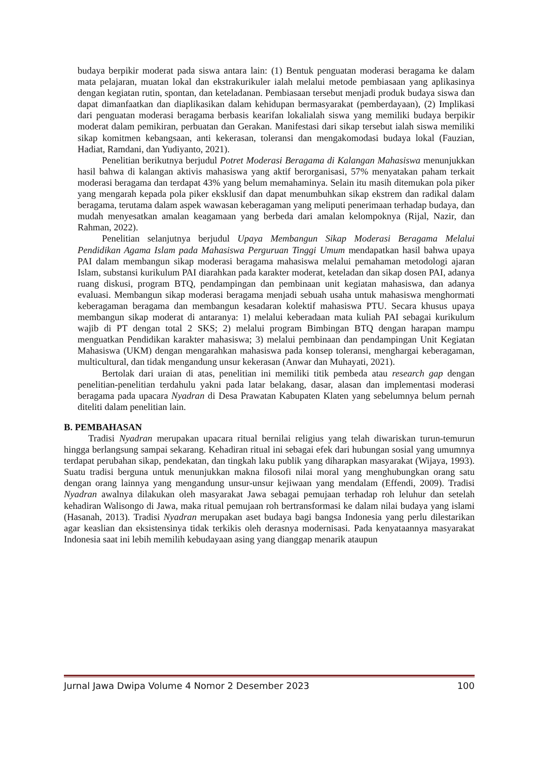budaya berpikir moderat pada siswa antara lain: (1) Bentuk penguatan moderasi beragama ke dalam mata pelajaran, muatan lokal dan ekstrakurikuler ialah melalui metode pembiasaan yang aplikasinya dengan kegiatan rutin, spontan, dan keteladanan. Pembiasaan tersebut menjadi produk budaya siswa dan dapat dimanfaatkan dan diaplikasikan dalam kehidupan bermasyarakat (pemberdayaan), (2) Implikasi dari penguatan moderasi beragama berbasis kearifan lokalialah siswa yang memiliki budaya berpikir moderat dalam pemikiran, perbuatan dan Gerakan. Manifestasi dari sikap tersebut ialah siswa memiliki sikap komitmen kebangsaan, anti kekerasan, toleransi dan mengakomodasi budaya lokal (Fauzian, Hadiat, Ramdani, dan Yudiyanto, 2021).
Penelitian berikutnya berjudul Potret Moderasi Beragama di Kalangan Mahasiswa menunjukkan hasil bahwa di kalangan aktivis mahasiswa yang aktif berorganisasi, 57% menyatakan paham terkait moderasi beragama dan terdapat 43% yang belum memahaminya. Selain itu masih ditemukan pola piker yang mengarah kepada pola piker eksklusif dan dapat menumbuhkan sikap ekstrem dan radikal dalam beragama, terutama dalam aspek wawasan keberagaman yang meliputi penerimaan terhadap budaya, dan mudah menyesatkan amalan keagamaan yang berbeda dari amalan kelompoknya (Rijal, Nazir, dan Rahman, 2022).
Penelitian selanjutnya berjudul Upaya Membangun Sikap Moderasi Beragama Melalui Pendidikan Agama Islam pada Mahasiswa Perguruan Tinggi Umum mendapatkan hasil bahwa upaya PAI dalam membangun sikap moderasi beragama mahasiswa melalui pemahaman metodologi ajaran Islam, substansi kurikulum PAI diarahkan pada karakter moderat, keteladan dan sikap dosen PAI, adanya ruang diskusi, program BTQ, pendampingan dan pembinaan unit kegiatan mahasiswa, dan adanya evaluasi. Membangun sikap moderasi beragama menjadi sebuah usaha untuk mahasiswa menghormati keberagaman beragama dan membangun kesadaran kolektif mahasiswa PTU. Secara khusus upaya membangun sikap moderat di antaranya: 1) melalui keberadaan mata kuliah PAI sebagai kurikulum wajib di PT dengan total 2 SKS; 2) melalui program Bimbingan BTQ dengan harapan mampu menguatkan Pendidikan karakter mahasiswa; 3) melalui pembinaan dan pendampingan Unit Kegiatan Mahasiswa (UKM) dengan mengarahkan mahasiswa pada konsep toleransi, menghargai keberagaman, multicultural, dan tidak mengandung unsur kekerasan (Anwar dan Muhayati, 2021).
Bertolak dari uraian di atas, penelitian ini memiliki titik pembeda atau research gap dengan penelitian-penelitian terdahulu yakni pada latar belakang, dasar, alasan dan implementasi moderasi beragama pada upacara Nyadran di Desa Prawatan Kabupaten Klaten yang sebelumnya belum pernah diteliti dalam penelitian lain.
B. PEMBAHASAN
Tradisi Nyadran merupakan upacara ritual bernilai religius yang telah diwariskan turun-temurun hingga berlangsung sampai sekarang. Kehadiran ritual ini sebagai efek dari hubungan sosial yang umumnya terdapat perubahan sikap, pendekatan, dan tingkah laku publik yang diharapkan masyarakat (Wijaya, 1993). Suatu tradisi berguna untuk menunjukkan makna filosofi nilai moral yang menghubungkan orang satu dengan orang lainnya yang mengandung unsur-unsur kejiwaan yang mendalam (Effendi, 2009). Tradisi Nyadran awalnya dilakukan oleh masyarakat Jawa sebagai pemujaan terhadap roh leluhur dan setelah kehadiran Walisongo di Jawa, maka ritual pemujaan roh bertransformasi ke dalam nilai budaya yang islami (Hasanah, 2013). Tradisi Nyadran merupakan aset budaya bagi bangsa Indonesia yang perlu dilestarikan agar keaslian dan eksistensinya tidak terkikis oleh derasnya modernisasi. Pada kenyataannya masyarakat Indonesia saat ini lebih memilih kebudayaan asing yang dianggap menarik ataupun
Jurnal Jawa Dwipa Volume 4 Nomor 2 Desember 2023 100